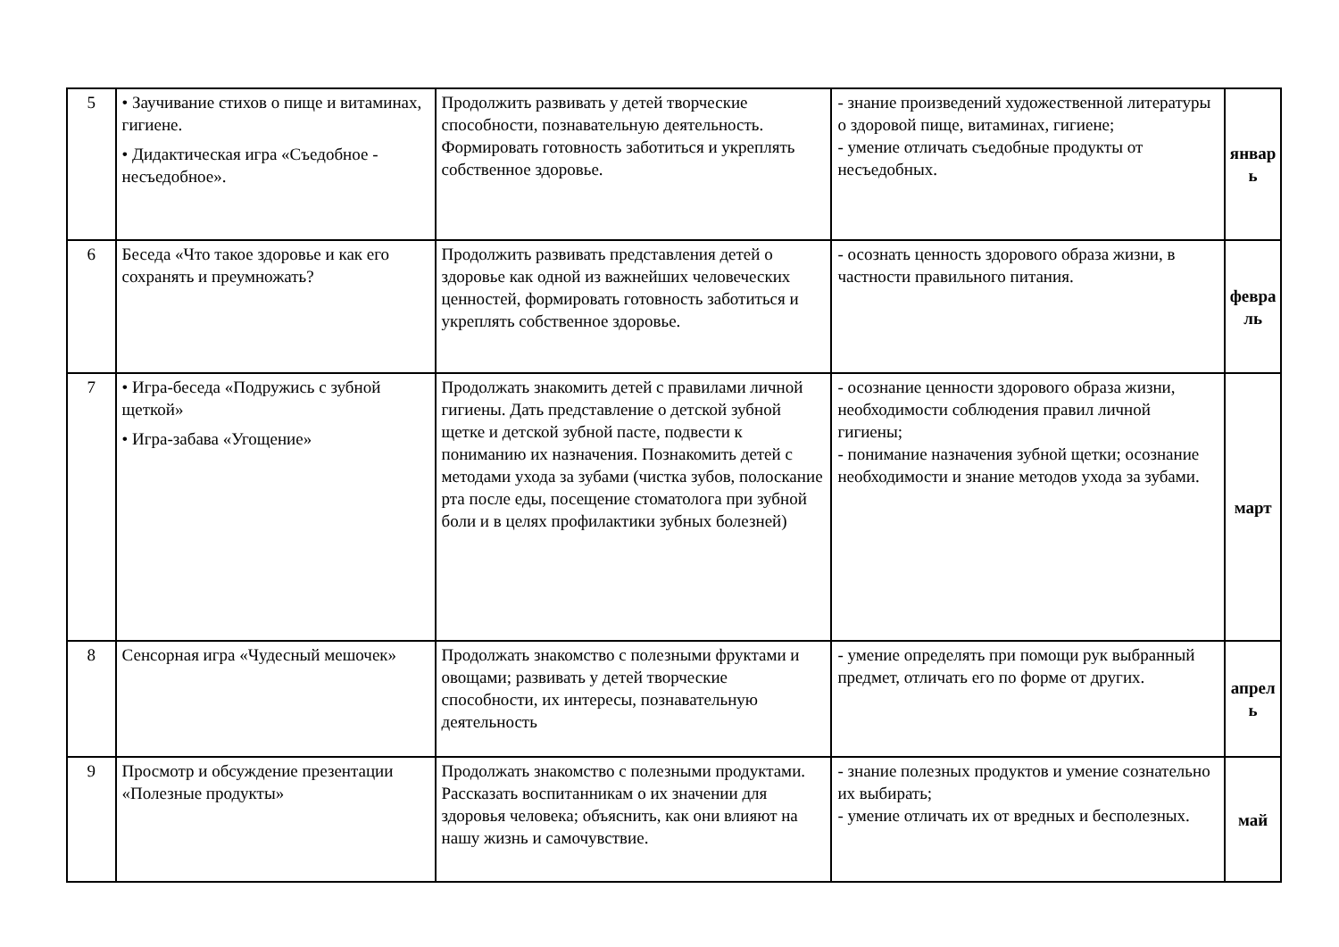| 5 | • Заучивание стихов о пище и витаминах, гигиене. • Дидактическая игра «Съедобное - несъедобное». | Продолжить развивать у детей творческие способности, познавательную деятельность. Формировать готовность заботиться и укреплять собственное здоровье. | - знание произведений художественной литературы о здоровой пище, витаминах, гигиене; - умение отличать съедобные продукты от несъедобных. | январ ь |
| 6 | Беседа «Что такое здоровье и как его сохранять и преумножать? | Продолжить развивать представления детей о здоровье как одной из важнейших человеческих ценностей, формировать готовность заботиться и укреплять собственное здоровье. | - осознать ценность здорового образа жизни, в частности правильного питания. | февра ль |
| 7 | • Игра-беседа «Подружись с зубной щеткой» • Игра-забава «Угощение» | Продолжать знакомить детей с правилами личной гигиены. Дать представление о детской зубной щетке и детской зубной пасте, подвести к пониманию их назначения. Познакомить детей с методами ухода за зубами (чистка зубов, полоскание рта после еды, посещение стоматолога при зубной боли и в целях профилактики зубных болезней) | - осознание ценности здорового образа жизни, необходимости соблюдения правил личной гигиены; - понимание назначения зубной щетки; осознание необходимости и знание методов ухода за зубами. | март |
| 8 | Сенсорная игра «Чудесный мешочек» | Продолжать знакомство с полезными фруктами и овощами; развивать у детей творческие способности, их интересы, познавательную деятельность | - умение определять при помощи рук выбранный предмет, отличать его по форме от других. | апрел ь |
| 9 | Просмотр и обсуждение презентации «Полезные продукты» | Продолжать знакомство с полезными продуктами. Рассказать воспитанникам о их значении для здоровья человека; объяснить, как они влияют на нашу жизнь и самочувствие. | - знание полезных продуктов и умение сознательно их выбирать; - умение отличать их от вредных и бесполезных. | май |